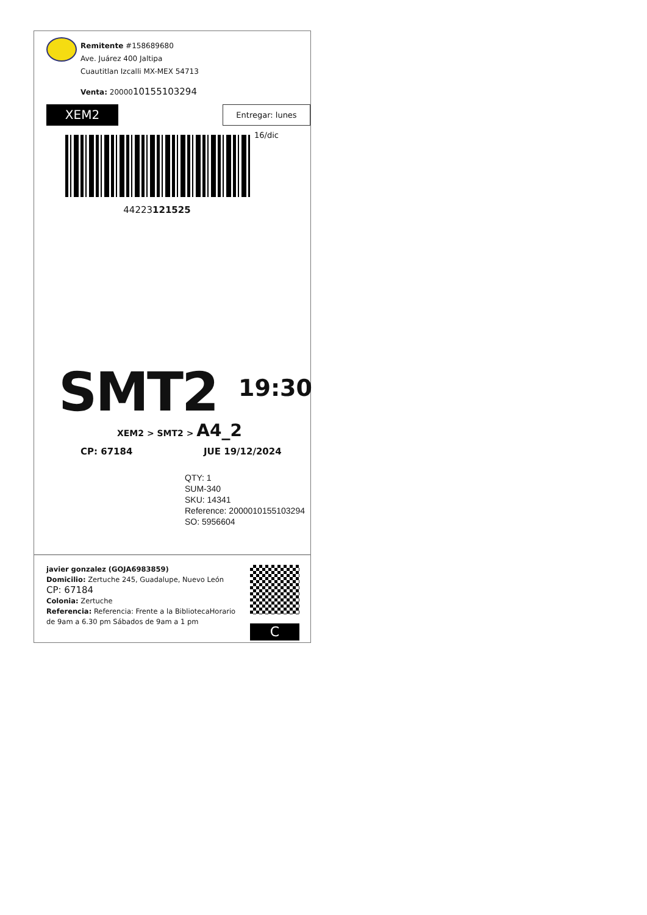Remitente #158689680
Ave. Juárez 400 Jaltipa
Cuautitlan Izcalli MX-MEX 54713
Venta: 2000010155103294
XEM2
Entregar: lunes 16/dic
44223121525
SMT2 19:30
XEM2 > SMT2 > A4_2
CP: 67184 JUE 19/12/2024
QTY: 1
SUM-340
SKU: 14341
Reference: 2000010155103294
SO: 5956604
javier gonzalez (GOJA6983859)
Domicilio: Zertuche 245, Guadalupe, Nuevo León
CP: 67184
Colonia: Zertuche
Referencia: Referencia: Frente a la BibliotecaHorario de 9am a 6.30 pm Sábados de 9am a 1 pm
C